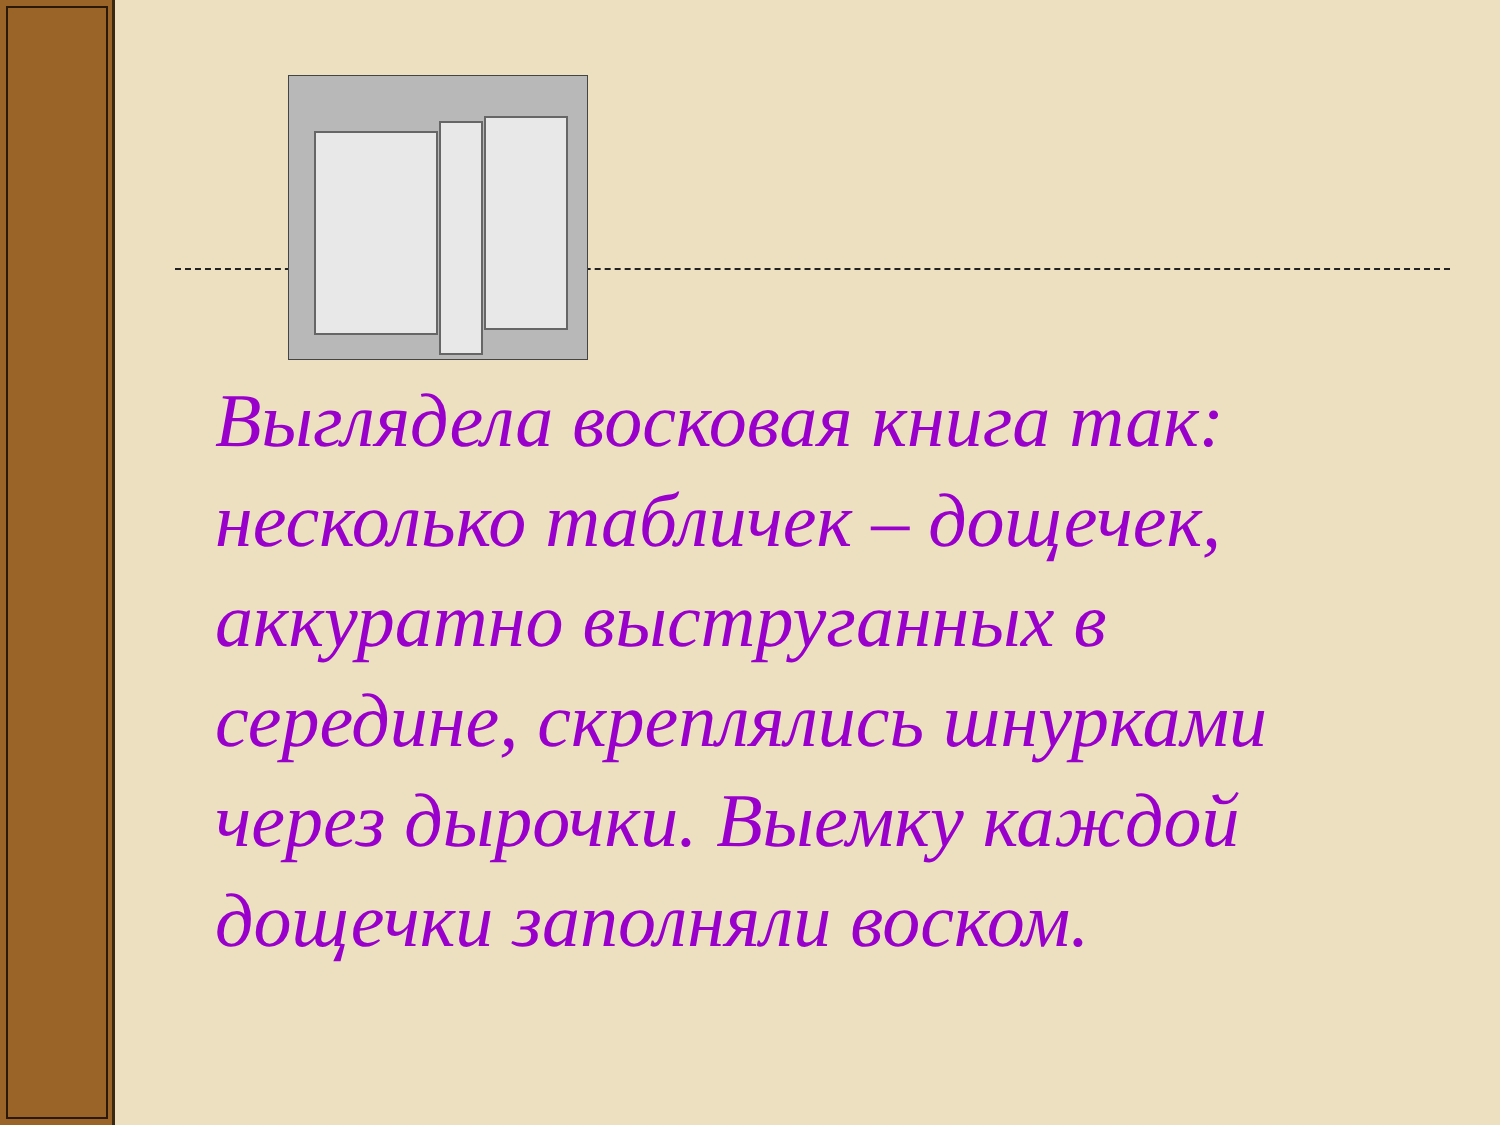Выглядела восковая книга так: несколько табличек – дощечек, аккуратно выструганных в середине, скреплялись шнурками через дырочки. Выемку каждой дощечки заполняли воском.